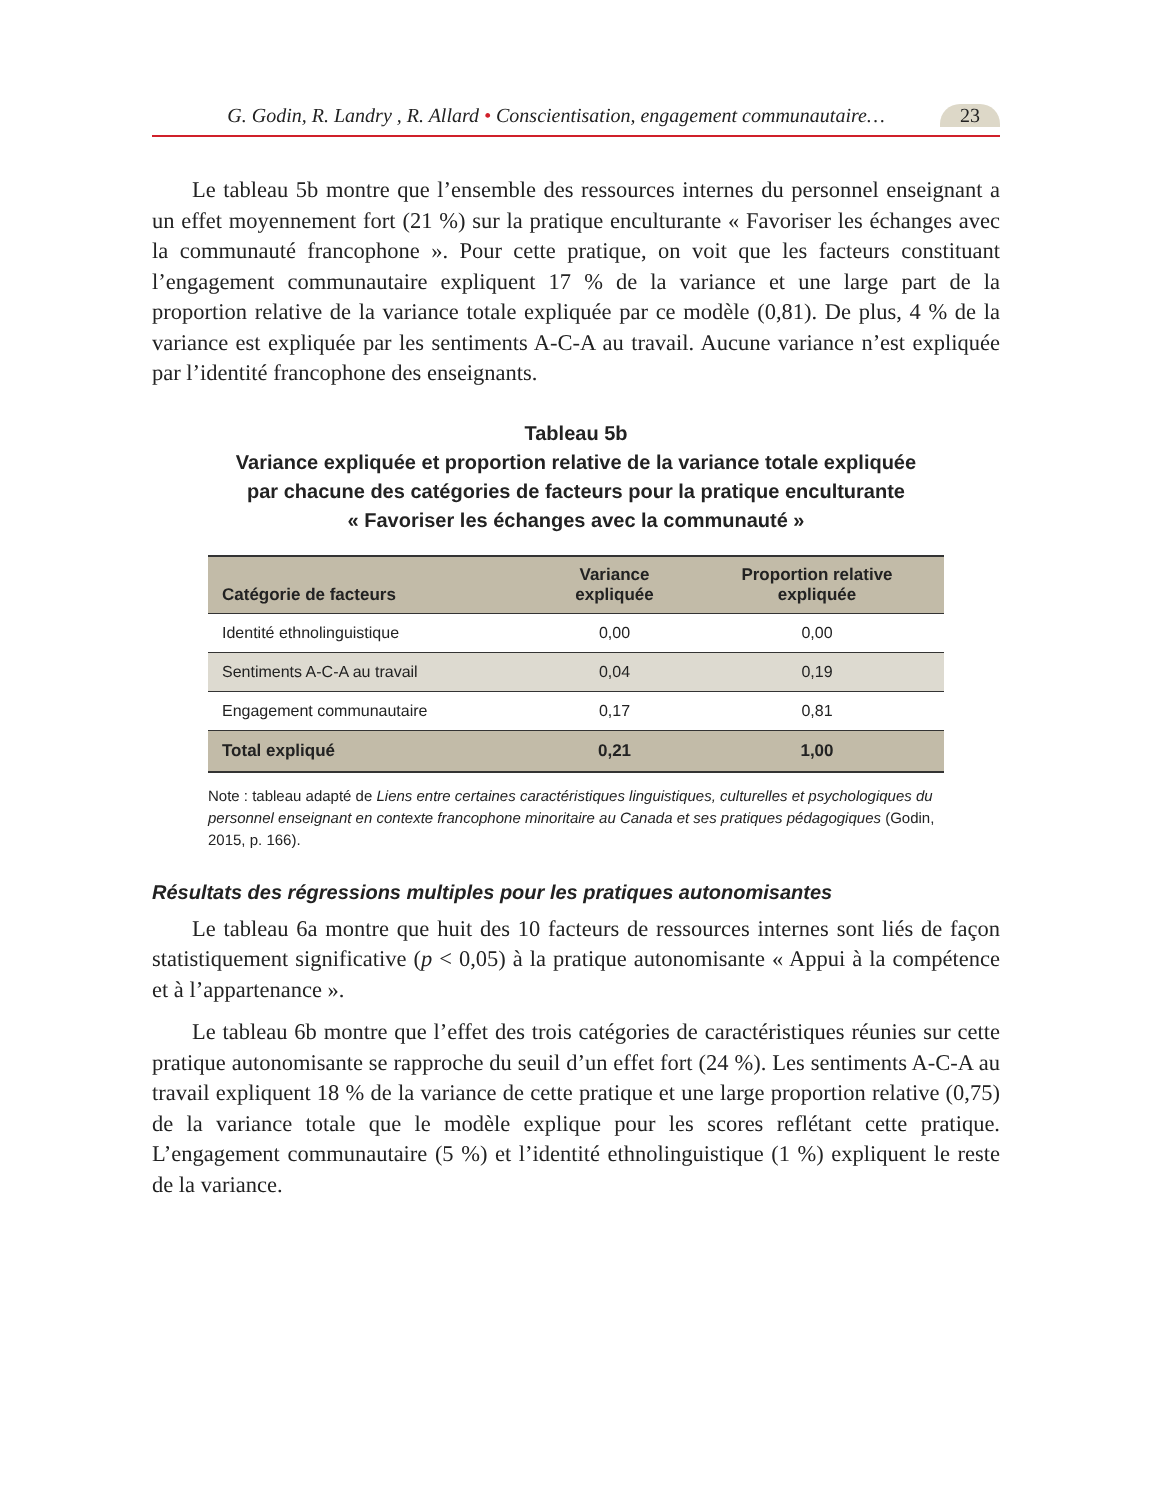G. Godin, R. Landry , R. Allard • Conscientisation, engagement communautaire…
23
Le tableau 5b montre que l’ensemble des ressources internes du personnel enseignant a un effet moyennement fort (21 %) sur la pratique enculturante « Favoriser les échanges avec la communauté francophone ». Pour cette pratique, on voit que les facteurs constituant l’engagement communautaire expliquent 17 % de la variance et une large part de la proportion relative de la variance totale expliquée par ce modèle (0,81). De plus, 4 % de la variance est expliquée par les sentiments A-C-A au travail. Aucune variance n’est expliquée par l’identité francophone des enseignants.
Tableau 5b
Variance expliquée et proportion relative de la variance totale expliquée
par chacune des catégories de facteurs pour la pratique enculturante
« Favoriser les échanges avec la communauté »
| Catégorie de facteurs | Variance expliquée | Proportion relative expliquée |
| --- | --- | --- |
| Identité ethnolinguistique | 0,00 | 0,00 |
| Sentiments A-C-A au travail | 0,04 | 0,19 |
| Engagement communautaire | 0,17 | 0,81 |
| Total expliqué | 0,21 | 1,00 |
Note : tableau adapté de Liens entre certaines caractéristiques linguistiques, culturelles et psychologiques du personnel enseignant en contexte francophone minoritaire au Canada et ses pratiques pédagogiques (Godin, 2015, p. 166).
Résultats des régressions multiples pour les pratiques autonomisantes
Le tableau 6a montre que huit des 10 facteurs de ressources internes sont liés de façon statistiquement significative (p < 0,05) à la pratique autonomisante « Appui à la compétence et à l’appartenance ».
Le tableau 6b montre que l’effet des trois catégories de caractéristiques réunies sur cette pratique autonomisante se rapproche du seuil d’un effet fort (24 %). Les sentiments A-C-A au travail expliquent 18 % de la variance de cette pratique et une large proportion relative (0,75) de la variance totale que le modèle explique pour les scores reflétant cette pratique. L’engagement communautaire (5 %) et l’identité ethnolinguistique (1 %) expliquent le reste de la variance.